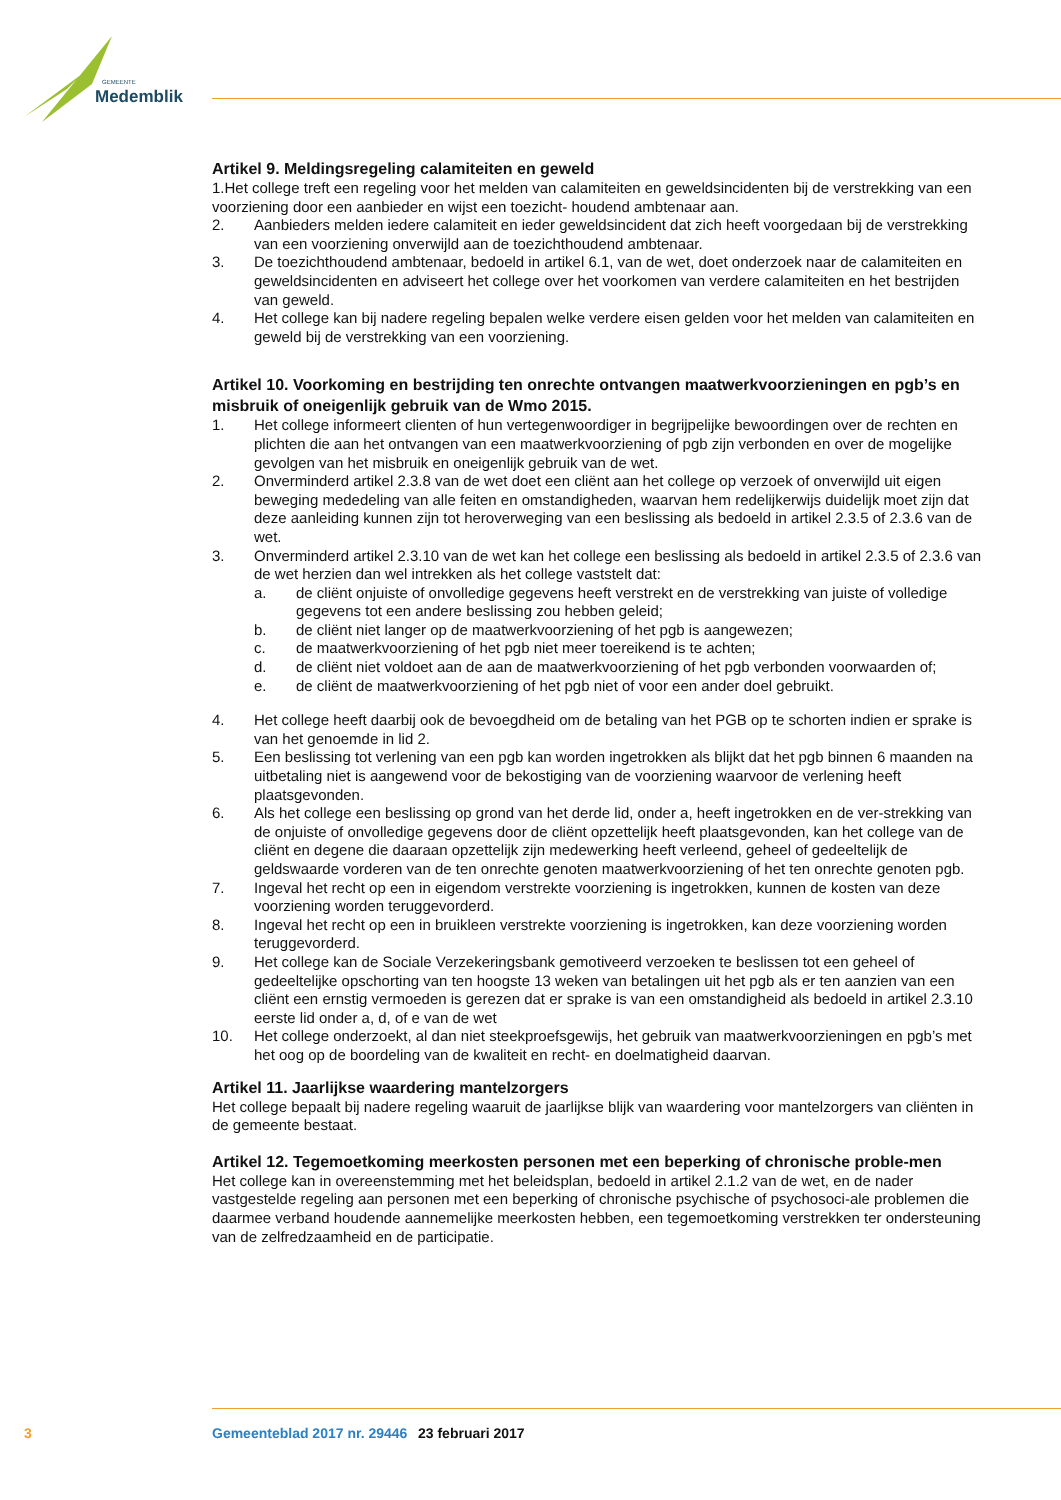GEMEENTE
Medemblik
Artikel 9. Meldingsregeling calamiteiten en geweld
1.Het college treft een regeling voor het melden van calamiteiten en geweldsincidenten bij de verstrekking van een voorziening door een aanbieder en wijst een toezicht- houdend ambtenaar aan.
2. Aanbieders melden iedere calamiteit en ieder geweldsincident dat zich heeft voorgedaan bij de verstrekking van een voorziening onverwijld aan de toezichthoudend ambtenaar.
3. De toezichthoudend ambtenaar, bedoeld in artikel 6.1, van de wet, doet onderzoek naar de calamiteiten en geweldsincidenten en adviseert het college over het voorkomen van verdere calamiteiten en het bestrijden van geweld.
4. Het college kan bij nadere regeling bepalen welke verdere eisen gelden voor het melden van calamiteiten en geweld bij de verstrekking van een voorziening.
Artikel 10. Voorkoming en bestrijding ten onrechte ontvangen maatwerkvoorzieningen en pgb’s en misbruik of oneigenlijk gebruik van de Wmo 2015.
1. Het college informeert clienten of hun vertegenwoordiger in begrijpelijke bewoordingen over de rechten en plichten die aan het ontvangen van een maatwerkvoorziening of pgb zijn verbonden en over de mogelijke gevolgen van het misbruik en oneigenlijk gebruik van de wet.
2. Onverminderd artikel 2.3.8 van de wet doet een cliënt aan het college op verzoek of onverwijld uit eigen beweging mededeling van alle feiten en omstandigheden, waarvan hem redelijkerwijs duidelijk moet zijn dat deze aanleiding kunnen zijn tot heroverweging van een beslissing als bedoeld in artikel 2.3.5 of 2.3.6 van de wet.
3. Onverminderd artikel 2.3.10 van de wet kan het college een beslissing als bedoeld in artikel 2.3.5 of 2.3.6 van de wet herzien dan wel intrekken als het college vaststelt dat:
a. de cliënt onjuiste of onvolledige gegevens heeft verstrekt en de verstrekking van juiste of volledige gegevens tot een andere beslissing zou hebben geleid;
b. de cliënt niet langer op de maatwerkvoorziening of het pgb is aangewezen;
c. de maatwerkvoorziening of het pgb niet meer toereikend is te achten;
d. de cliënt niet voldoet aan de aan de maatwerkvoorziening of het pgb verbonden voorwaarden of;
e. de cliënt de maatwerkvoorziening of het pgb niet of voor een ander doel gebruikt.
4. Het college heeft daarbij ook de bevoegdheid om de betaling van het PGB op te schorten indien er sprake is van het genoemde in lid 2.
5. Een beslissing tot verlening van een pgb kan worden ingetrokken als blijkt dat het pgb binnen 6 maanden na uitbetaling niet is aangewend voor de bekostiging van de voorziening waarvoor de verlening heeft plaatsgevonden.
6. Als het college een beslissing op grond van het derde lid, onder a, heeft ingetrokken en de ver-strekking van de onjuiste of onvolledige gegevens door de cliënt opzettelijk heeft plaatsgevonden, kan het college van de cliënt en degene die daaraan opzettelijk zijn medewerking heeft verleend, geheel of gedeeltelijk de geldswaarde vorderen van de ten onrechte genoten maatwerkvoorziening of het ten onrechte genoten pgb.
7. Ingeval het recht op een in eigendom verstrekte voorziening is ingetrokken, kunnen de kosten van deze voorziening worden teruggevorderd.
8. Ingeval het recht op een in bruikleen verstrekte voorziening is ingetrokken, kan deze voorziening worden teruggevorderd.
9. Het college kan de Sociale Verzekeringsbank gemotiveerd verzoeken te beslissen tot een geheel of gedeeltelijke opschorting van ten hoogste 13 weken van betalingen uit het pgb als er ten aanzien van een cliënt een ernstig vermoeden is gerezen dat er sprake is van een omstandigheid als bedoeld in artikel 2.3.10 eerste lid onder a, d, of e van de wet
10. Het college onderzoekt, al dan niet steekproefsgewijs, het gebruik van maatwerkvoorzieningen en pgb’s met het oog op de boordeling van de kwaliteit en recht- en doelmatigheid daarvan.
Artikel 11. Jaarlijkse waardering mantelzorgers
Het college bepaalt bij nadere regeling waaruit de jaarlijkse blijk van waardering voor mantelzorgers van cliënten in de gemeente bestaat.
Artikel 12. Tegemoetkoming meerkosten personen met een beperking of chronische proble-men
Het college kan in overeenstemming met het beleidsplan, bedoeld in artikel 2.1.2 van de wet, en de nader vastgestelde regeling aan personen met een beperking of chronische psychische of psychosoci-ale problemen die daarmee verband houdende aannemelijke meerkosten hebben, een tegemoetkoming verstrekken ter ondersteuning van de zelfredzaamheid en de participatie.
3 Gemeenteblad 2017 nr. 29446 23 februari 2017